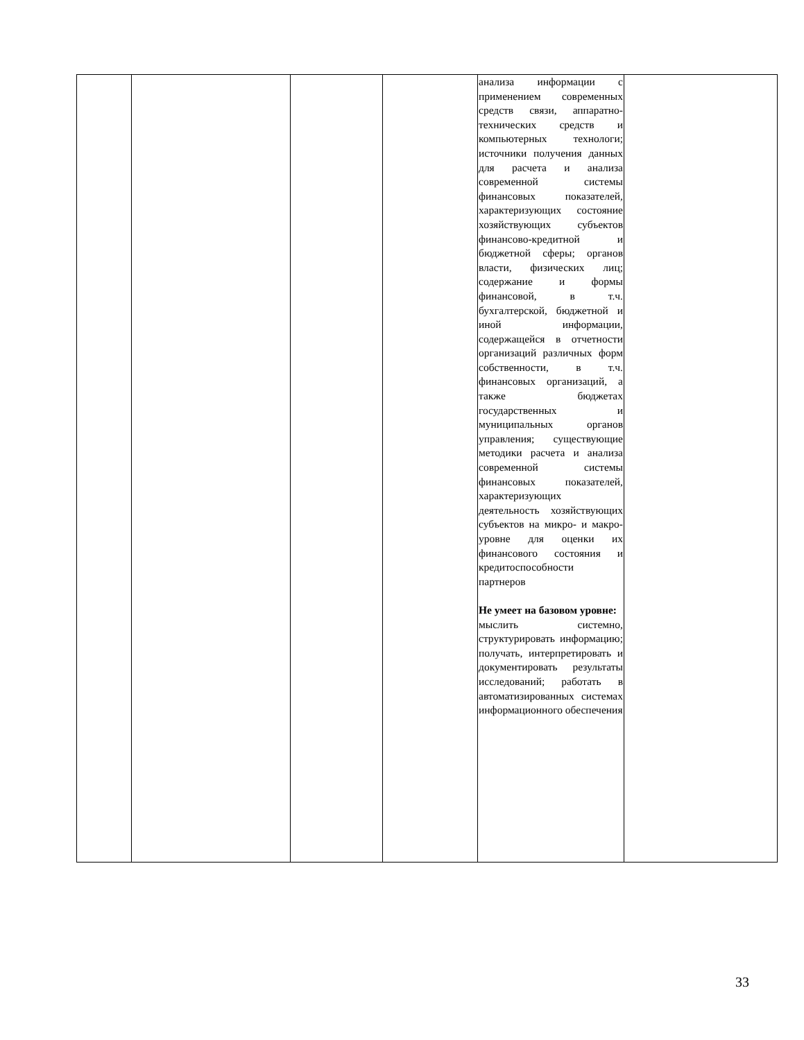| | | | | анализа информации с применением современных средств связи, аппаратно-технических средств и компьютерных технологи; источники получения данных для расчета и анализа современной системы финансовых показателей, характеризующих состояние хозяйствующих субъектов финансово-кредитной и бюджетной сферы; органов власти, физических лиц; содержание и формы финансовой, в т.ч. бухгалтерской, бюджетной и иной информации, содержащейся в отчетности организаций различных форм собственности, в т.ч. финансовых организаций, а также бюджетах государственных и муниципальных органов управления; существующие методики расчета и анализа современной системы финансовых показателей, характеризующих деятельность хозяйствующих субъектов на микро- и макро-уровне для оценки их финансового состояния и кредитоспособности партнеров Не умеет на базовом уровне: мыслить системно, структурировать информацию; получать, интерпретировать и документировать результаты исследований; работать в автоматизированных системах информационного обеспечения | |
33